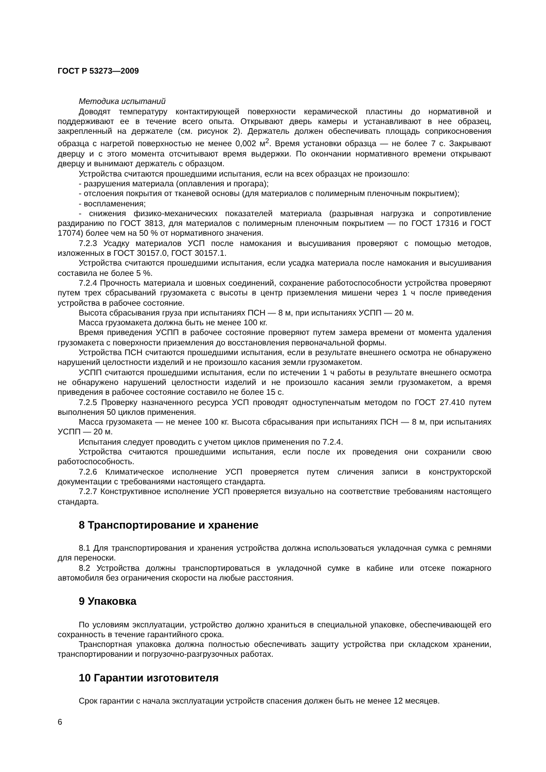ГОСТ Р 53273—2009
Методика испытаний
Доводят температуру контактирующей поверхности керамической пластины до нормативной и поддерживают ее в течение всего опыта. Открывают дверь камеры и устанавливают в нее образец, закрепленный на держателе (см. рисунок 2). Держатель должен обеспечивать площадь соприкосновения образца с нагретой поверхностью не менее 0,002 м<sup>2</sup>. Время установки образца — не более 7 с. Закрывают дверцу и с этого момента отсчитывают время выдержки. По окончании нормативного времени открывают дверцу и вынимают держатель с образцом.
Устройства считаются прошедшими испытания, если на всех образцах не произошло:
- разрушения материала (оплавления и прогара);
- отслоения покрытия от тканевой основы (для материалов с полимерным пленочным покрытием);
- воспламенения;
- снижения физико-механических показателей материала (разрывная нагрузка и сопротивление раздиранию по ГОСТ 3813, для материалов с полимерным пленочным покрытием — по ГОСТ 17316 и ГОСТ 17074) более чем на 50 % от нормативного значения.
7.2.3 Усадку материалов УСП после намокания и высушивания проверяют с помощью методов, изложенных в ГОСТ 30157.0, ГОСТ 30157.1.
Устройства считаются прошедшими испытания, если усадка материала после намокания и высушивания составила не более 5 %.
7.2.4 Прочность материала и шовных соединений, сохранение работоспособности устройства проверяют путем трех сбрасываний грузомакета с высоты в центр приземления мишени через 1 ч после приведения устройства в рабочее состояние.
Высота сбрасывания груза при испытаниях ПСН — 8 м, при испытаниях УСПП — 20 м.
Масса грузомакета должна быть не менее 100 кг.
Время приведения УСПП в рабочее состояние проверяют путем замера времени от момента удаления грузомакета с поверхности приземления до восстановления первоначальной формы.
Устройства ПСН считаются прошедшими испытания, если в результате внешнего осмотра не обнаружено нарушений целостности изделий и не произошло касания земли грузомакетом.
УСПП считаются прошедшими испытания, если по истечении 1 ч работы в результате внешнего осмотра не обнаружено нарушений целостности изделий и не произошло касания земли грузомакетом, а время приведения в рабочее состояние составило не более 15 с.
7.2.5 Проверку назначенного ресурса УСП проводят одноступенчатым методом по ГОСТ 27.410 путем выполнения 50 циклов применения.
Масса грузомакета — не менее 100 кг. Высота сбрасывания при испытаниях ПСН — 8 м, при испытаниях УСПП — 20 м.
Испытания следует проводить с учетом циклов применения по 7.2.4.
Устройства считаются прошедшими испытания, если после их проведения они сохранили свою работоспособность.
7.2.6 Климатическое исполнение УСП проверяется путем сличения записи в конструкторской документации с требованиями настоящего стандарта.
7.2.7 Конструктивное исполнение УСП проверяется визуально на соответствие требованиям настоящего стандарта.
8 Транспортирование и хранение
8.1 Для транспортирования и хранения устройства должна использоваться укладочная сумка с ремнями для переноски.
8.2 Устройства должны транспортироваться в укладочной сумке в кабине или отсеке пожарного автомобиля без ограничения скорости на любые расстояния.
9 Упаковка
По условиям эксплуатации, устройство должно храниться в специальной упаковке, обеспечивающей его сохранность в течение гарантийного срока.
Транспортная упаковка должна полностью обеспечивать защиту устройства при складском хранении, транспортировании и погрузочно-разгрузочных работах.
10 Гарантии изготовителя
Срок гарантии с начала эксплуатации устройств спасения должен быть не менее 12 месяцев.
6